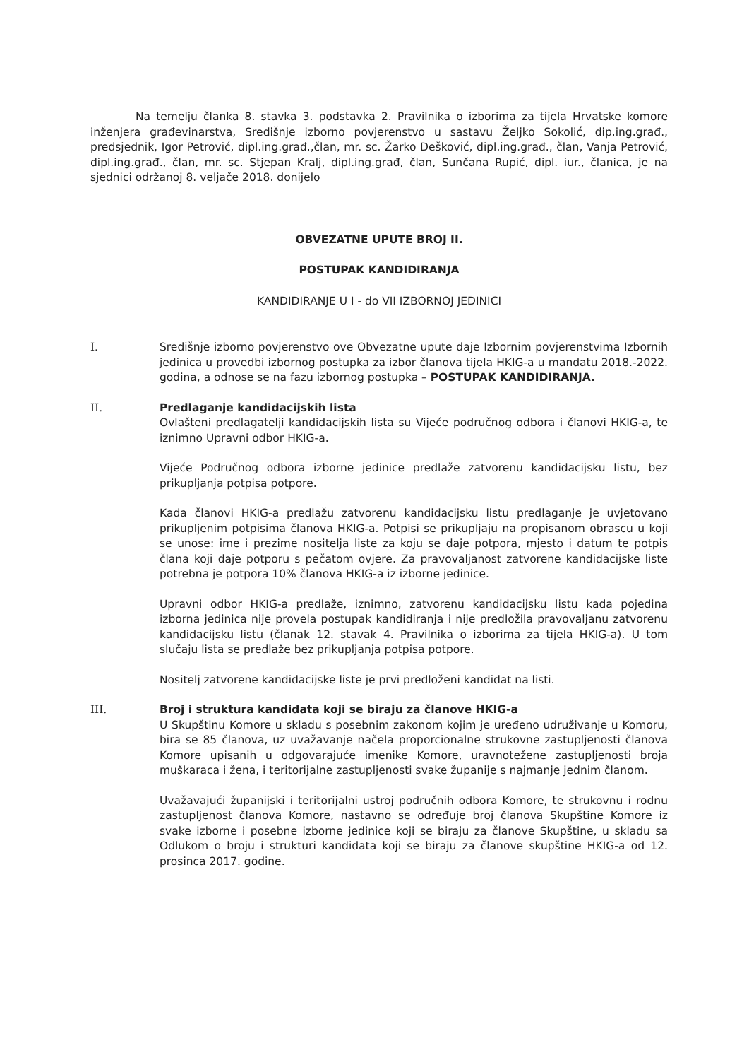Na temelju članka 8. stavka 3. podstavka 2. Pravilnika o izborima za tijela Hrvatske komore inženjera građevinarstva, Središnje izborno povjerenstvo u sastavu Željko Sokolić, dip.ing.građ., predsjednik, Igor Petrović, dipl.ing.građ.,član, mr. sc. Žarko Dešković, dipl.ing.građ., član, Vanja Petrović, dipl.ing.građ., član, mr. sc. Stjepan Kralj, dipl.ing.građ, član, Sunčana Rupić, dipl. iur., članica, je na sjednici održanoj 8. veljače 2018. donijelo
OBVEZATNE UPUTE BROJ II.
POSTUPAK KANDIDIRANJA
KANDIDIRANJE U I - do VII IZBORNOJ JEDINICI
I. Središnje izborno povjerenstvo ove Obvezatne upute daje Izbornim povjerenstvima Izbornih jedinica u provedbi izbornog postupka za izbor članova tijela HKIG-a u mandatu 2018.-2022. godina, a odnose se na fazu izbornog postupka – POSTUPAK KANDIDIRANJA.
II. Predlaganje kandidacijskih lista
Ovlašteni predlagatelji kandidacijskih lista su Vijeće područnog odbora i članovi HKIG-a, te iznimno Upravni odbor HKIG-a.
Vijeće Područnog odbora izborne jedinice predlaže zatvorenu kandidacijsku listu, bez prikupljanja potpisa potpore.
Kada članovi HKIG-a predlažu zatvorenu kandidacijsku listu predlaganje je uvjetovano prikupljenim potpisima članova HKIG-a. Potpisi se prikupljaju na propisanom obrascu u koji se unose: ime i prezime nositelja liste za koju se daje potpora, mjesto i datum te potpis člana koji daje potporu s pečatom ovjere. Za pravovaljanost zatvorene kandidacijske liste potrebna je potpora 10% članova HKIG-a iz izborne jedinice.
Upravni odbor HKIG-a predlaže, iznimno, zatvorenu kandidacijsku listu kada pojedina izborna jedinica nije provela postupak kandidiranja i nije predložila pravovaljanu zatvorenu kandidacijsku listu (članak 12. stavak 4. Pravilnika o izborima za tijela HKIG-a). U tom slučaju lista se predlaže bez prikupljanja potpisa potpore.
Nositelj zatvorene kandidacijske liste je prvi predloženi kandidat na listi.
III. Broj i struktura kandidata koji se biraju za članove HKIG-a
U Skupštinu Komore u skladu s posebnim zakonom kojim je uređeno udruživanje u Komoru, bira se 85 članova, uz uvažavanje načela proporcionalne strukovne zastupljenosti članova Komore upisanih u odgovarajuće imenike Komore, uravnotežene zastupljenosti broja muškaraca i žena, i teritorijalne zastupljenosti svake županije s najmanje jednim članom.
Uvažavajući županijski i teritorijalni ustroj područnih odbora Komore, te strukovnu i rodnu zastupljenost članova Komore, nastavno se određuje broj članova Skupštine Komore iz svake izborne i posebne izborne jedinice koji se biraju za članove Skupštine, u skladu sa Odlukom o broju i strukturi kandidata koji se biraju za članove skupštine HKIG-a od 12. prosinca 2017. godine.